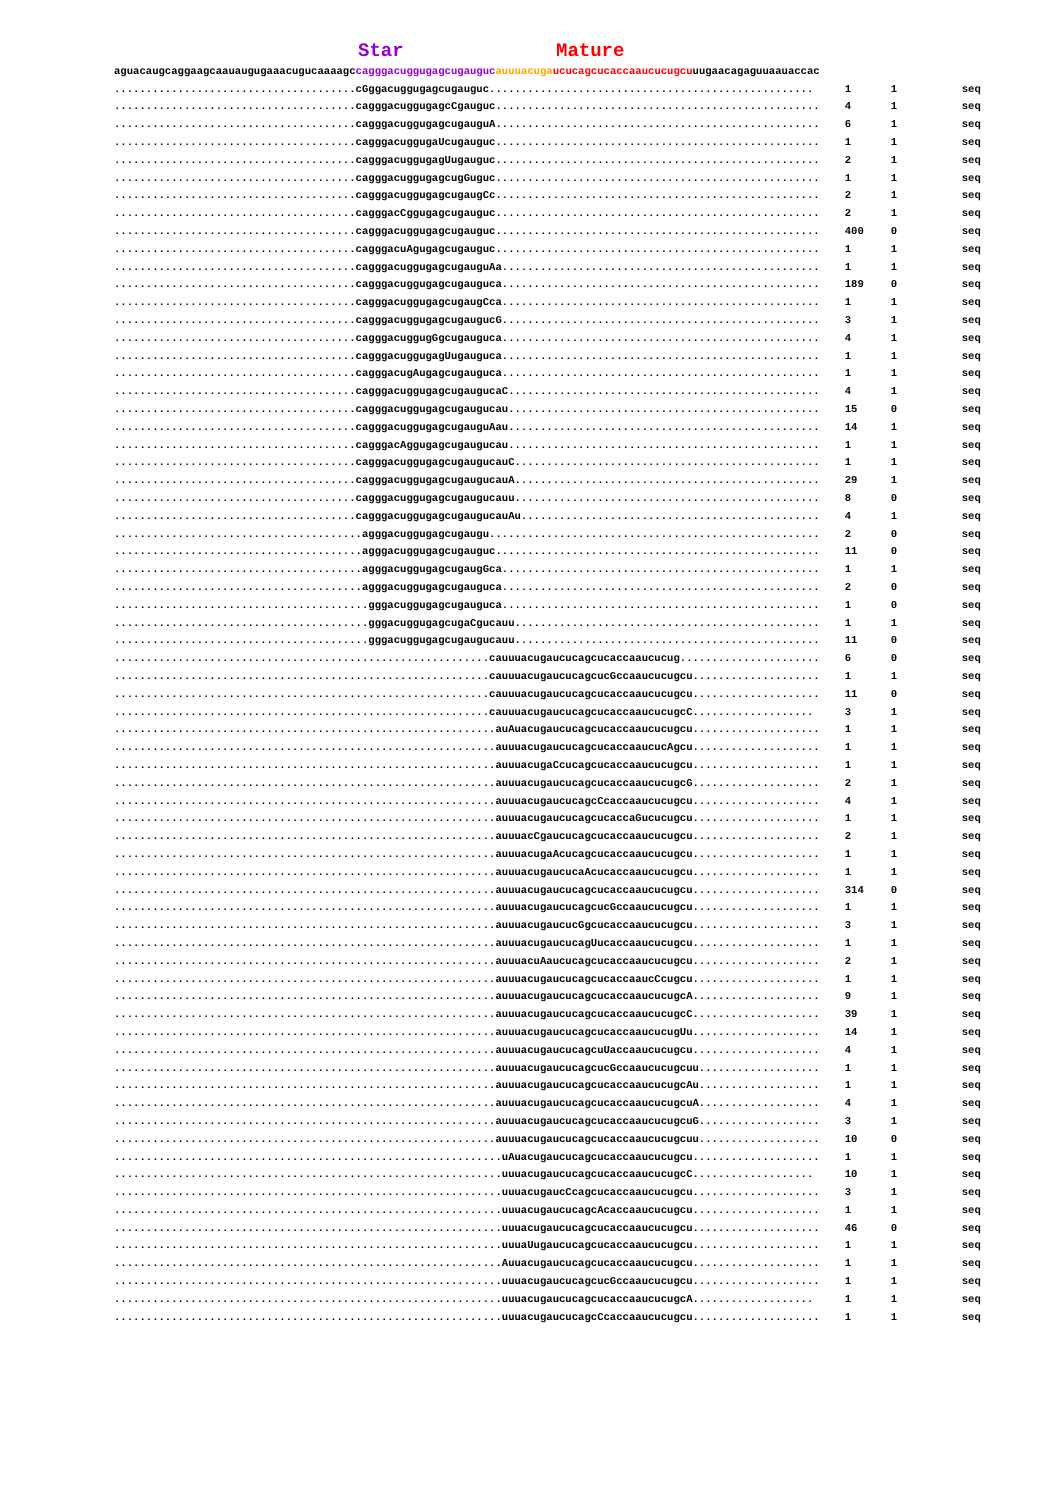Star Mature
| aguacaugcaggaagcaauaugugaaacugucaaaagc cagggacuggugagcugauguc auuuacuga ucucagcucaccaaucucugcu uugaacagaguuaauaccac | | | |
| ......................................cGggacuggugagcugauguc................................................... | 1 | 1 | seq |
| ......................................cagggacuggugagcCgauguc................................................... | 4 | 1 | seq |
| ......................................cagggacuggugagcugauguA................................................... | 6 | 1 | seq |
| ......................................cagggacuggugaUcugauguc................................................... | 1 | 1 | seq |
| ......................................cagggacuggugagUugauguc................................................... | 2 | 1 | seq |
| ......................................cagggacuggugagcugGuguc................................................... | 1 | 1 | seq |
| ......................................cagggacuggugagcugaugCc................................................... | 2 | 1 | seq |
| ......................................cagggacCggugagcugauguc................................................... | 2 | 1 | seq |
| ......................................cagggacuggugagcugauguc................................................... | 400 | 0 | seq |
| ......................................cagggacuAgugagcugauguc................................................... | 1 | 1 | seq |
| ......................................cagggacuggugagcugauguAa.................................................. | 1 | 1 | seq |
| ......................................cagggacuggugagcugauguca.................................................. | 189 | 0 | seq |
| ......................................cagggacuggugagcugaugCca.................................................. | 1 | 1 | seq |
| ......................................cagggacuggugagcugaugucG.................................................. | 3 | 1 | seq |
| ......................................cagggacuggugGgcugauguca.................................................. | 4 | 1 | seq |
| ......................................cagggacuggugagUugauguca.................................................. | 1 | 1 | seq |
| ......................................cagggacugAugagcugauguca.................................................. | 1 | 1 | seq |
| ......................................cagggacuggugagcugaugucaC................................................. | 4 | 1 | seq |
| ......................................cagggacuggugagcugaugucau................................................. | 15 | 0 | seq |
| ......................................cagggacuggugagcugauguAau................................................. | 14 | 1 | seq |
| ......................................cagggacAggugagcugaugucau................................................. | 1 | 1 | seq |
| ......................................cagggacuggugagcugaugucauC................................................ | 1 | 1 | seq |
| ......................................cagggacuggugagcugaugucauA................................................ | 29 | 1 | seq |
| ......................................cagggacuggugagcugaugucauu................................................ | 8 | 0 | seq |
| ......................................cagggacuggugagcugaugucauAu............................................... | 4 | 1 | seq |
| .......................................agggacuggugagcugaugu.................................................... | 2 | 0 | seq |
| .......................................agggacuggugagcugauguc................................................... | 11 | 0 | seq |
| .......................................agggacuggugagcugaugGca.................................................. | 1 | 1 | seq |
| .......................................agggacuggugagcugauguca.................................................. | 2 | 0 | seq |
| ........................................gggacuggugagcugauguca.................................................. | 1 | 0 | seq |
| ........................................gggacuggugagcugaCgucauu................................................ | 1 | 1 | seq |
| ........................................gggacuggugagcugaugucauu................................................ | 11 | 0 | seq |
| ...........................................................cauuuacugaucucagcucaccaaucucug...................... | 6 | 0 | seq |
| ...........................................................cauuuacugaucucagcucGccaaucucugcu.................... | 1 | 1 | seq |
| ...........................................................cauuuacugaucucagcucaccaaucucugcu.................... | 11 | 0 | seq |
| ...........................................................cauuuacugaucucagcucaccaaucucugcC................... | 3 | 1 | seq |
| ............................................................auAuacugaucucagcucaccaaucucugcu.................... | 1 | 1 | seq |
| ............................................................auuuacugaucucagcucaccaaucucAgcu.................... | 1 | 1 | seq |
| ............................................................auuuacugaCcucagcucaccaaucucugcu.................... | 1 | 1 | seq |
| ............................................................auuuacugaucucagcucaccaaucucugcG.................... | 2 | 1 | seq |
| ............................................................auuuacugaucucagcCcaccaaucucugcu.................... | 4 | 1 | seq |
| ............................................................auuuacugaucucagcucaccaGucucugcu.................... | 1 | 1 | seq |
| ............................................................auuuacCgaucucagcucaccaaucucugcu.................... | 2 | 1 | seq |
| ............................................................auuuacugaAcucagcucaccaaucucugcu.................... | 1 | 1 | seq |
| ............................................................auuuacugaucucaAcucaccaaucucugcu.................... | 1 | 1 | seq |
| ............................................................auuuacugaucucagcucaccaaucucugcu.................... | 314 | 0 | seq |
| ............................................................auuuacugaucucagcucGccaaucucugcu.................... | 1 | 1 | seq |
| ............................................................auuuacugaucucGgcucaccaaucucugcu.................... | 3 | 1 | seq |
| ............................................................auuuacugaucucagUucaccaaucucugcu.................... | 1 | 1 | seq |
| ............................................................auuuacuAaucucagcucaccaaucucugcu.................... | 2 | 1 | seq |
| ............................................................auuuacugaucucagcucaccaaucCcugcu.................... | 1 | 1 | seq |
| ............................................................auuuacugaucucagcucaccaaucucugcA.................... | 9 | 1 | seq |
| ............................................................auuuacugaucucagcucaccaaucucugcC.................... | 39 | 1 | seq |
| ............................................................auuuacugaucucagcucaccaaucucugUu.................... | 14 | 1 | seq |
| ............................................................auuuacugaucucagcuUaccaaucucugcu.................... | 4 | 1 | seq |
| ............................................................auuuacugaucucagcucGccaaucucugcuu................... | 1 | 1 | seq |
| ............................................................auuuacugaucucagcucaccaaucucugcAu................... | 1 | 1 | seq |
| ............................................................auuuacugaucucagcucaccaaucucugcuA................... | 4 | 1 | seq |
| ............................................................auuuacugaucucagcucaccaaucucugcuG................... | 3 | 1 | seq |
| ............................................................auuuacugaucucagcucaccaaucucugcuu................... | 10 | 0 | seq |
| .............................................................uAuacugaucucagcucaccaaucucugcu.................... | 1 | 1 | seq |
| .............................................................uuuacugaucucagcucaccaaucucugcC................... | 10 | 1 | seq |
| .............................................................uuuacugaucCcagcucaccaaucucugcu.................... | 3 | 1 | seq |
| .............................................................uuuacugaucucagcAcaccaaucucugcu.................... | 1 | 1 | seq |
| .............................................................uuuacugaucucagcucaccaaucucugcu.................... | 46 | 0 | seq |
| .............................................................uuuaUugaucucagcucaccaaucucugcu.................... | 1 | 1 | seq |
| .............................................................Auuacugaucucagcucaccaaucucugcu.................... | 1 | 1 | seq |
| .............................................................uuuacugaucucagcucGccaaucucugcu.................... | 1 | 1 | seq |
| .............................................................uuuacugaucucagcucaccaaucucugcA................... | 1 | 1 | seq |
| .............................................................uuuacugaucucagcCcaccaaucucugcu.................... | 1 | 1 | seq |